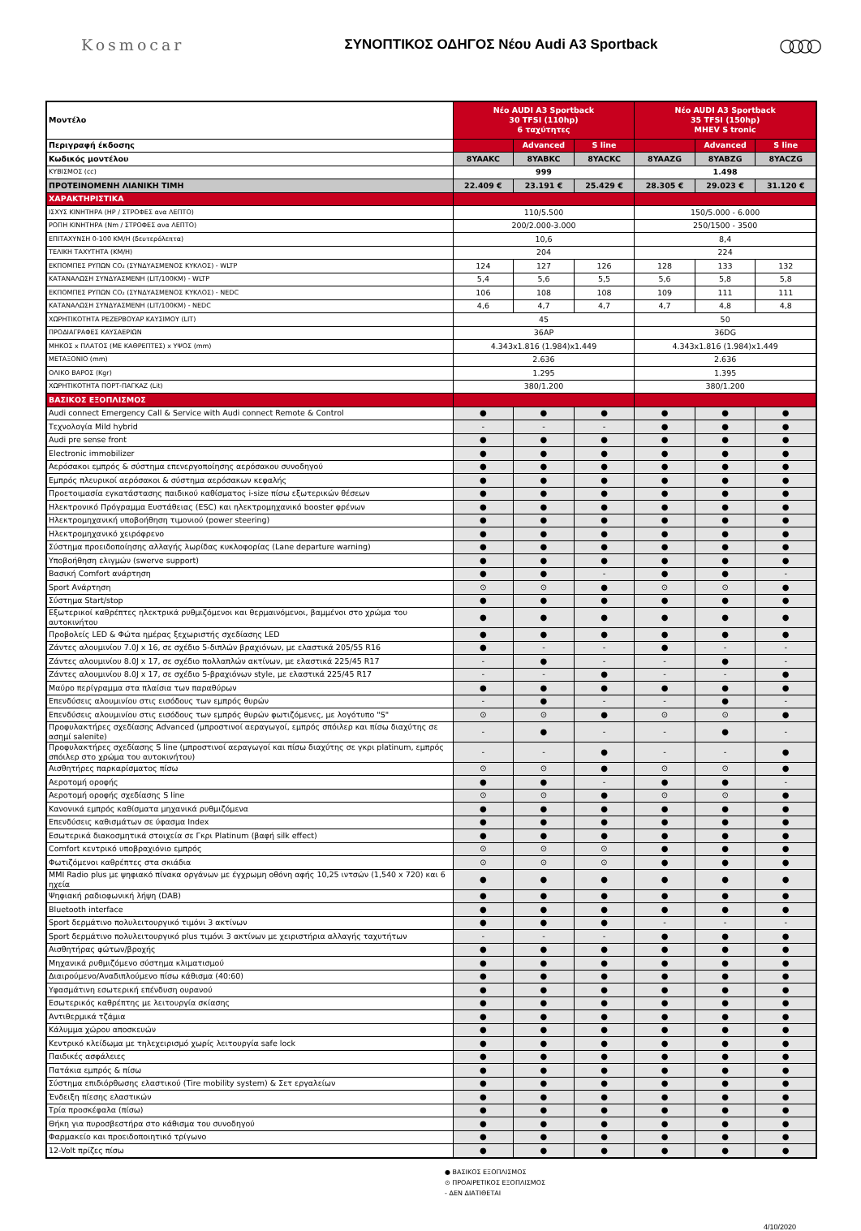Kosmocar
ΣΥΝΟΠΤΙΚΟΣ ΟΔΗΓΟΣ Νέου Audi A3 Sportback
○○○○
| Μοντέλο | Νέο AUDI A3 Sportback 30 TFSI (110hp) 6 ταχύτητες | | | Νέο AUDI A3 Sportback 35 TFSI (150hp) MHEV S tronic | | |
| --- | --- | --- | --- | --- | --- | --- |
| Περιγραφή έκδοσης | | Advanced | S line | | Advanced | S line |
| Κωδικός μοντέλου | 8YAAKC | 8YABKC | 8YACKC | 8YAAZG | 8YABZG | 8YACZG |
| ΚΥΒΙΣΜΟΣ (cc) | 999 | | | 1.498 | | |
| ΠΡΟΤΕΙΝΟΜΕΝΗ ΛΙΑΝΙΚΗ ΤΙΜΗ | 22.409 € | 23.191 € | 25.429 € | 28.305 € | 29.023 € | 31.120 € |
| ΧΑΡΑΚΤΗΡΙΣΤΙΚΑ | | | | | | |
| ΙΣΧΥΣ ΚΙΝΗΤΗΡΑ (HP / ΣΤΡΟΦΕΣ ανα ΛΕΠΤΟ) | 110/5.500 | | | 150/5.000 - 6.000 | | |
| ΡΟΠΗ ΚΙΝΗΤΗΡΑ (Nm / ΣΤΡΟΦΕΣ ανα ΛΕΠΤΟ) | 200/2.000-3.000 | | | 250/1500 - 3500 | | |
| ΕΠΙΤΑΧΥΝΣΗ 0-100 ΚΜ/Η (δευτερόλεπτα) | 10,6 | | | 8,4 | | |
| ΤΕΛΙΚΗ ΤΑΧΥΤΗΤΑ (ΚΜ/Η) | 204 | | | 224 | | |
| ΕΚΠΟΜΠΕΣ ΡΥΠΩΝ CO₂ (ΣΥΝΔΥΑΣΜΕΝΟΣ ΚΥΚΛΟΣ) - WLTP | 124 | 127 | 126 | 128 | 133 | 132 |
| ΚΑΤΑΝΑΛΩΣΗ ΣΥΝΔΥΑΣΜΕΝΗ (LIT/100KM) - WLTP | 5,4 | 5,6 | 5,5 | 5,6 | 5,8 | 5,8 |
| ΕΚΠΟΜΠΕΣ ΡΥΠΩΝ CO₂ (ΣΥΝΔΥΑΣΜΕΝΟΣ ΚΥΚΛΟΣ) - NEDC | 106 | 108 | 108 | 109 | 111 | 111 |
| ΚΑΤΑΝΑΛΩΣΗ ΣΥΝΔΥΑΣΜΕΝΗ (LIT/100KM) - NEDC | 4,6 | 4,7 | 4,7 | 4,7 | 4,8 | 4,8 |
| ΧΩΡΗΤΙΚΟΤΗΤΑ ΡΕΖΕΡΒΟΥΑΡ ΚΑΥΣΙΜΟΥ (LIT) | 45 | | | 50 | | |
| ΠΡΟΔΙΑΓΡΑΦΕΣ ΚΑΥΣΑΕΡΙΩΝ | 36AP | | | 36DG | | |
| ΜΗΚΟΣ x ΠΛΑΤΟΣ (ΜΕ ΚΑΘΡΕΠΤΕΣ) x ΥΨΟΣ (mm) | 4.343x1.816 (1.984)x1.449 | | | 4.343x1.816 (1.984)x1.449 | | |
| ΜΕΤΑΞΟΝΙΟ (mm) | 2.636 | | | 2.636 | | |
| ΟΛΙΚΟ ΒΑΡΟΣ (Kgr) | 1.295 | | | 1.395 | | |
| ΧΩΡΗΤΙΚΟΤΗΤΑ ΠΟΡΤ-ΠΑΓΚΑΖ (Lit) | 380/1.200 | | | 380/1.200 | | |
| ΒΑΣΙΚΟΣ ΕΞΟΠΛΙΣΜΟΣ | | | | | | |
| Audi connect Emergency Call & Service with Audi connect Remote & Control | ● | ● | ● | ● | ● | ● |
| Τεχνολογία Mild hybrid | - | - | - | ● | ● | ● |
| Audi pre sense front | ● | ● | ● | ● | ● | ● |
| Electronic immobilizer | ● | ● | ● | ● | ● | ● |
| Αερόσακοι εμπρός & σύστημα επενεργοποίησης αερόσακου συνοδηγού | ● | ● | ● | ● | ● | ● |
| Εμπρός πλευρικοί αερόσακοι & σύστημα αερόσακων κεφαλής | ● | ● | ● | ● | ● | ● |
| Προετοιμασία εγκατάστασης παιδικού καθίσματος i-size πίσω εξωτερικών θέσεων | ● | ● | ● | ● | ● | ● |
| Ηλεκτρονικό Πρόγραμμα Ευστάθειας (ESC) και ηλεκτρομηχανικό booster φρένων | ● | ● | ● | ● | ● | ● |
| Ηλεκτρομηχανική υποβοήθηση τιμονιού (power steering) | ● | ● | ● | ● | ● | ● |
| Ηλεκτρομηχανικό χειρόφρενο | ● | ● | ● | ● | ● | ● |
| Σύστημα προειδοποίησης αλλαγής λωρίδας κυκλοφορίας (Lane departure warning) | ● | ● | ● | ● | ● | ● |
| Υποβοήθηση ελιγμών (swerve support) | ● | ● | ● | ● | ● | ● |
| Βασική Comfort ανάρτηση | ● | ● | - | ● | ● | - |
| Sport Ανάρτηση | ⊙ | ⊙ | ● | ⊙ | ⊙ | ● |
| Σύστημα Start/stop | ● | ● | ● | ● | ● | ● |
| Εξωτερικοί καθρέπτες ηλεκτρικά ρυθμιζόμενοι και θερμαινόμενοι, βαμμένοι στο χρώμα του αυτοκινήτου | ● | ● | ● | ● | ● | ● |
| Προβολείς LED & Φώτα ημέρας ξεχωριστής σχεδίασης LED | ● | ● | ● | ● | ● | ● |
| Ζάντες αλουμινίου 7.0J x 16, σε σχέδιο 5-διπλών βραχιόνων, με ελαστικά 205/55 R16 | ● | - | - | ● | - | - |
| Ζάντες αλουμινίου 8.0J x 17, σε σχέδιο πολλαπλών ακτίνων, με ελαστικά 225/45 R17 | - | ● | - | - | ● | - |
| Ζάντες αλουμινίου 8.0J x 17, σε σχέδιο 5-βραχιόνων style, με ελαστικά 225/45 R17 | - | - | ● | - | - | ● |
| Μαύρο περίγραμμα στα πλαίσια των παραθύρων | ● | ● | ● | ● | ● | ● |
| Επενδύσεις αλουμινίου στις εισόδους των εμπρός θυρών | - | ● | - | - | ● | - |
| Επενδύσεις αλουμινίου στις εισόδους των εμπρός θυρών φωτιζόμενες, με λογότυπο "S" | ⊙ | ⊙ | ● | ⊙ | ⊙ | ● |
| Προφυλακτήρες σχεδίασης Advanced (μπροστινοί αεραγωγοί, εμπρός σπόιλερ και πίσω διαχύτης σε ασημί salenite) | - | ● | - | - | ● | - |
| Προφυλακτήρες σχεδίασης S line (μπροστινοί αεραγωγοί και πίσω διαχύτης σε γκρι platinum, εμπρός σπόιλερ στο χρώμα του αυτοκινήτου) | - | - | ● | - | - | ● |
| Αισθητήρες παρκαρίσματος πίσω | ⊙ | ⊙ | ● | ⊙ | ⊙ | ● |
| Αεροτομή οροφής | ● | ● | - | ● | ● | - |
| Αεροτομή οροφής σχεδίασης S line | ⊙ | ⊙ | ● | ⊙ | ⊙ | ● |
| Κανονικά εμπρός καθίσματα μηχανικά ρυθμιζόμενα | ● | ● | ● | ● | ● | ● |
| Επενδύσεις καθισμάτων σε ύφασμα Index | ● | ● | ● | ● | ● | ● |
| Εσωτερικά διακοσμητικά στοιχεία σε Γκρι Platinum (βαφή silk effect) | ● | ● | ● | ● | ● | ● |
| Comfort κεντρικό υποβραχιόνιο εμπρός | ⊙ | ⊙ | ⊙ | ● | ● | ● |
| Φωτιζόμενοι καθρέπτες στα σκιάδια | ⊙ | ⊙ | ⊙ | ● | ● | ● |
| MMI Radio plus με ψηφιακό πίνακα οργάνων με έγχρωμη οθόνη αφής 10,25 ιντσών (1,540 x 720) και 6 ηχεία | ● | ● | ● | ● | ● | ● |
| Ψηφιακή ραδιοφωνική λήψη (DAB) | ● | ● | ● | ● | ● | ● |
| Bluetooth interface | ● | ● | ● | ● | ● | ● |
| Sport δερμάτινο πολυλειτουργικό τιμόνι 3 ακτίνων | ● | ● | ● | - | - | - |
| Sport δερμάτινο πολυλειτουργικό plus τιμόνι 3 ακτίνων με χειριστήρια αλλαγής ταχυτήτων | - | - | - | ● | ● | ● |
| Αισθητήρας φώτων/βροχής | ● | ● | ● | ● | ● | ● |
| Μηχανικά ρυθμιζόμενο σύστημα κλιματισμού | ● | ● | ● | ● | ● | ● |
| Διαιρούμενο/Αναδιπλούμενο πίσω κάθισμα (40:60) | ● | ● | ● | ● | ● | ● |
| Υφασμάτινη εσωτερική επένδυση ουρανού | ● | ● | ● | ● | ● | ● |
| Εσωτερικός καθρέπτης με λειτουργία σκίασης | ● | ● | ● | ● | ● | ● |
| Αντιθερμικά τζάμια | ● | ● | ● | ● | ● | ● |
| Κάλυμμα χώρου αποσκευών | ● | ● | ● | ● | ● | ● |
| Κεντρικό κλείδωμα με τηλεχειρισμό χωρίς λειτουργία safe lock | ● | ● | ● | ● | ● | ● |
| Παιδικές ασφάλειες | ● | ● | ● | ● | ● | ● |
| Πατάκια εμπρός & πίσω | ● | ● | ● | ● | ● | ● |
| Σύστημα επιδιόρθωσης ελαστικού (Tire mobility system) & Σετ εργαλείων | ● | ● | ● | ● | ● | ● |
| Ένδειξη πίεσης ελαστικών | ● | ● | ● | ● | ● | ● |
| Τρία προσκέφαλα (πίσω) | ● | ● | ● | ● | ● | ● |
| Θήκη για πυροσβεστήρα στο κάθισμα του συνοδηγού | ● | ● | ● | ● | ● | ● |
| Φαρμακείο και προειδοποιητικό τρίγωνο | ● | ● | ● | ● | ● | ● |
| 12-Volt πρίζες πίσω | ● | ● | ● | ● | ● | ● |
● ΒΑΣΙΚΟΣ ΕΞΟΠΛΙΣΜΟΣ
⊙ ΠΡΟΑΙΡΕΤΙΚΟΣ ΕΞΟΠΛΙΣΜΟΣ
- ΔΕΝ ΔΙΑΤΙΘΕΤΑΙ
4/10/2020